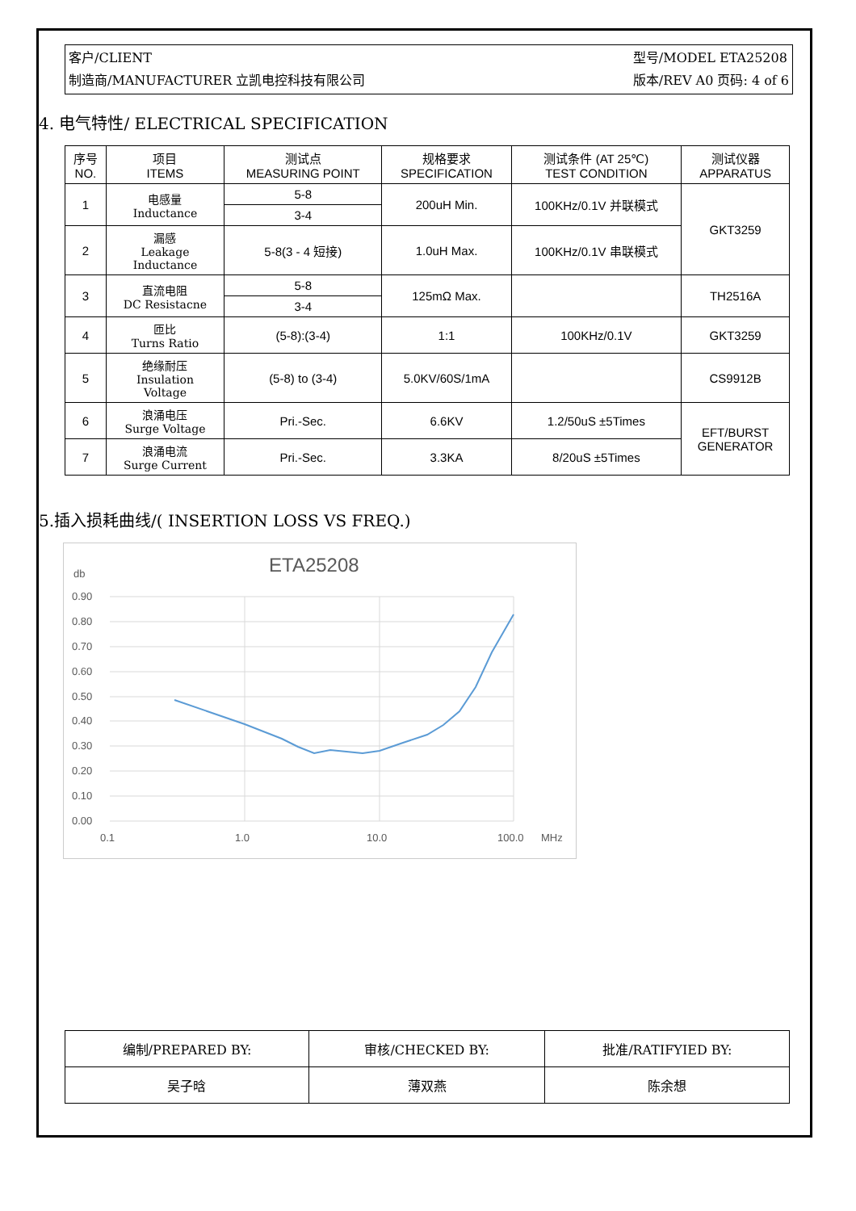客户/CLIENT
制造商/MANUFACTURER 立凯电控科技有限公司
型号/MODEL ETA25208
版本/REV A0 页码: 4 of 6
4. 电气特性/ ELECTRICAL SPECIFICATION
| 序号 NO. | 项目 ITEMS | 测试点 MEASURING POINT | 规格要求 SPECIFICATION | 测试条件 (AT 25℃) TEST CONDITION | 测试仪器 APPARATUS |
| --- | --- | --- | --- | --- | --- |
| 1 | 电感量 Inductance | 5-8 | 200uH Min. | 100KHz/0.1V 并联模式 | GKT3259 |
| | | 3-4 | | | |
| 2 | 漏感 Leakage Inductance | 5-8(3 - 4 短接) | 1.0uH Max. | 100KHz/0.1V 串联模式 | |
| 3 | 直流电阻 DC Resistacne | 5-8 | 125mΩ Max. | | TH2516A |
| | | 3-4 | | | |
| 4 | 匝比 Turns Ratio | (5-8):(3-4) | 1:1 | 100KHz/0.1V | GKT3259 |
| 5 | 绝缘耐压 Insulation Voltage | (5-8) to (3-4) | 5.0KV/60S/1mA | | CS9912B |
| 6 | 浪涌电压 Surge Voltage | Pri.-Sec. | 6.6KV | 1.2/50uS ±5Times | EFT/BURST GENERATOR |
| 7 | 浪涌电流 Surge Current | Pri.-Sec. | 3.3KA | 8/20uS ±5Times | |
5.插入损耗曲线/( INSERTION LOSS VS FREQ.)
ETA25208
db
0.90
0.80
0.70
0.60
0.50
0.40
0.30
0.20
0.10
0.00
0.1
1.0
10.0
100.0
MHz
| 编制/PREPARED BY: | 审核/CHECKED BY: | 批准/RATIFYIED BY: |
| 吴子晗 | 薄双燕 | 陈余想 |